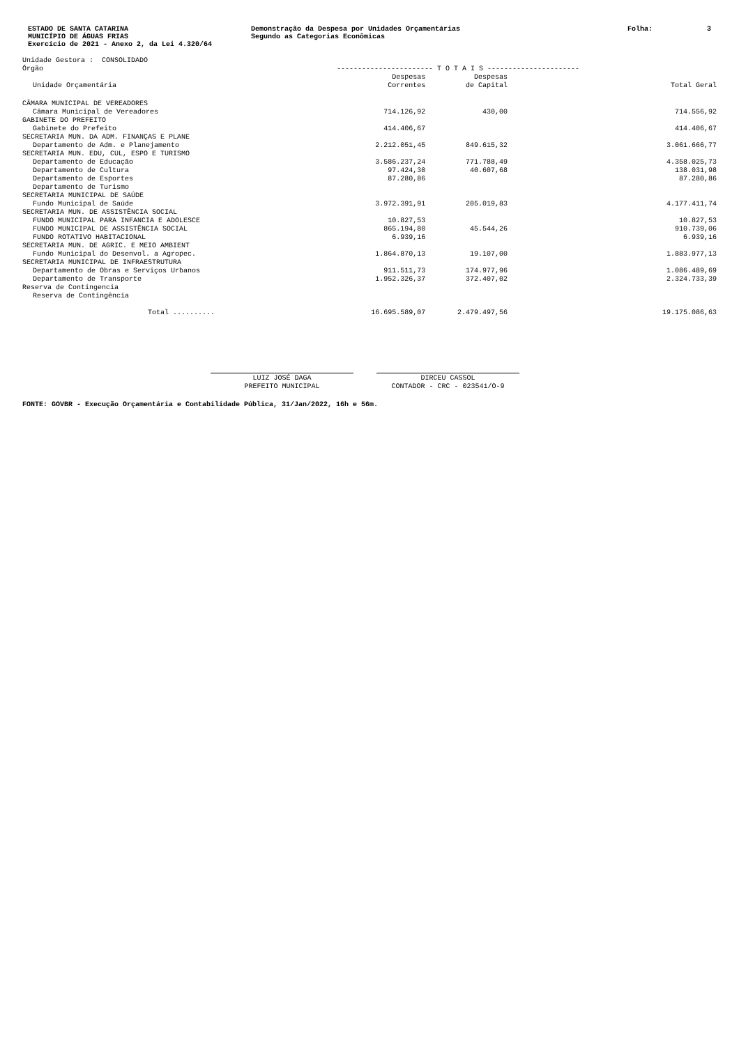ESTADO DE SANTA CATARINA
MUNICÍPIO DE ÁGUAS FRIAS
Exercício de 2021 - Anexo 2, da Lei 4.320/64
Demonstração da Despesa por Unidades Orçamentárias
Segundo as Categorias Econômicas
Folha: 3
| Unidade Gestora : CONSOLIDADO | | | |
| Órgão | ----------------------- T O T A I S ---------------------- | | |
| Unidade Orçamentária | Despesas Correntes | Despesas de Capital | Total Geral |
| CÂMARA MUNICIPAL DE VEREADORES | | | |
| Câmara Municipal de Vereadores | 714.126,92 | 430,00 | 714.556,92 |
| GABINETE DO PREFEITO | | | |
| Gabinete do Prefeito | 414.406,67 | | 414.406,67 |
| SECRETARIA MUN. DA ADM. FINANÇAS E PLANE | | | |
| Departamento de Adm. e Planejamento | 2.212.051,45 | 849.615,32 | 3.061.666,77 |
| SECRETARIA MUN. EDU, CUL, ESPO E TURISMO | | | |
| Departamento de Educação | 3.586.237,24 | 771.788,49 | 4.358.025,73 |
| Departamento de Cultura | 97.424,30 | 40.607,68 | 138.031,98 |
| Departamento de Esportes | 87.280,86 | | 87.280,86 |
| Departamento de Turismo | | | |
| SECRETARIA MUNICIPAL DE SAÚDE | | | |
| Fundo Municipal de Saúde | 3.972.391,91 | 205.019,83 | 4.177.411,74 |
| SECRETARIA MUN. DE ASSISTÊNCIA SOCIAL | | | |
| FUNDO MUNICIPAL PARA INFANCIA E ADOLESCE | 10.827,53 | | 10.827,53 |
| FUNDO MUNICIPAL DE ASSISTÊNCIA SOCIAL | 865.194,80 | 45.544,26 | 910.739,06 |
| FUNDO ROTATIVO HABITACIONAL | 6.939,16 | | 6.939,16 |
| SECRETARIA MUN. DE AGRIC. E MEIO AMBIENT | | | |
| Fundo Municipal do Desenvol. a Agropec. | 1.864.870,13 | 19.107,00 | 1.883.977,13 |
| SECRETARIA MUNICIPAL DE INFRAESTRUTURA | | | |
| Departamento de Obras e Serviços Urbanos | 911.511,73 | 174.977,96 | 1.086.489,69 |
| Departamento de Transporte | 1.952.326,37 | 372.407,02 | 2.324.733,39 |
| Reserva de Contingencia | | | |
| Reserva de Contingência | | | |
| Total .......... | 16.695.589,07 | 2.479.497,56 | 19.175.086,63 |
LUIZ JOSÉ DAGA
PREFEITO MUNICIPAL
DIRCEU CASSOL
CONTADOR - CRC - 023541/O-9
FONTE: GOVBR - Execução Orçamentária e Contabilidade Pública, 31/Jan/2022, 16h e 56m.